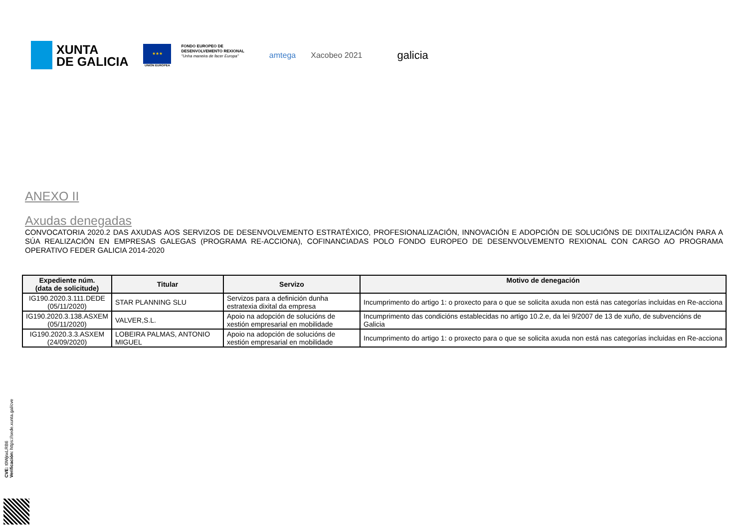XUNTA
DE GALICIA
★★★
UNIÓN EUROPEA
FONDO EUROPEO DE
DESENVOLVEMENTO REXIONAL
"Unha maneira de facer Europa"
amtega Xacobeo 2021
galicia
ANEXO II
Axudas denegadas
CONVOCATORIA 2020.2 DAS AXUDAS AOS SERVIZOS DE DESENVOLVEMENTO ESTRATÉXICO, PROFESIONALIZACIÓN, INNOVACIÓN E ADOPCIÓN DE SOLUCIÓNS DE DIXITALIZACIÓN PARA A SÚA REALIZACIÓN EN EMPRESAS GALEGAS (PROGRAMA RE-ACCIONA), COFINANCIADAS POLO FONDO EUROPEO DE DESENVOLVEMENTO REXIONAL CON CARGO AO PROGRAMA OPERATIVO FEDER GALICIA 2014-2020
| Expediente núm. (data de solicitude) | Titular | Servizo | Motivo de denegación |
| --- | --- | --- | --- |
| IG190.2020.3.111.DEDE (05/11/2020) | STAR PLANNING SLU | Servizos para a definición dunha estratexia dixital da empresa | Incumprimento do artigo 1: o proxecto para o que se solicita axuda non está nas categorías incluidas en Re-acciona |
| IG190.2020.3.138.ASXEM (05/11/2020) | VALVER,S.L. | Apoio na adopción de solucións de xestión empresarial en mobilidade | Incumprimento das condicións establecidas no artigo 10.2.e, da lei 9/2007 de 13 de xuño, de subvencións de Galicia |
| IG190.2020.3.3.ASXEM (24/09/2020) | LOBEIRA PALMAS, ANTONIO MIGUEL | Apoio na adopción de solucións de xestión empresarial en mobilidade | Incumprimento do artigo 1: o proxecto para o que se solicita axuda non está nas categorías incluidas en Re-acciona |
CVE: t0WjnxLRB6
Verificación: https://sede.xunta.gal/cve